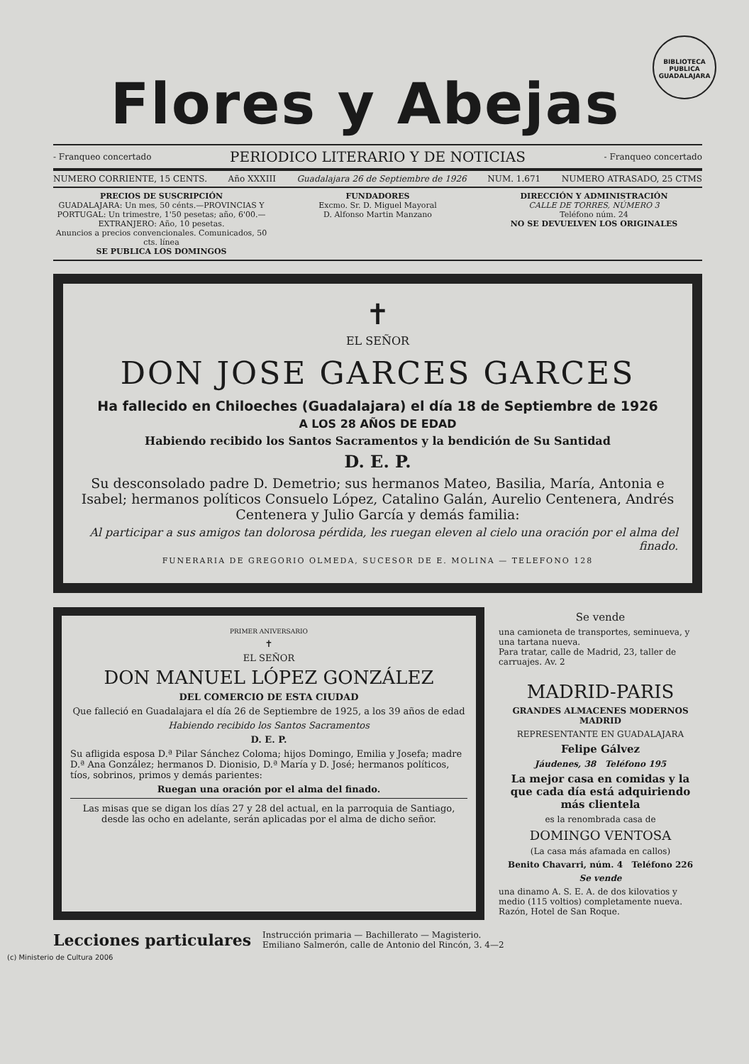BIBLIOTECA PUBLICA
GUADALAJARA
Flores y Abejas
- Franqueo concertado PERIODICO LITERARIO Y DE NOTICIAS - Franqueo concertado
NUMERO CORRIENTE, 15 CENTS. Año XXXIII Guadalajara 26 de Septiembre de 1926 NUM. 1.671 NUMERO ATRASADO, 25 CTMS
PRECIOS DE SUSCRIPCIÓN
GUADALAJARA: Un mes, 50 cénts.—PROVINCIAS Y PORTUGAL: Un trimestre, 1'50 pesetas; año, 6'00.—EXTRANJERO: Año, 10 pesetas.
Anuncios a precios convencionales. Comunicados, 50 cts. línea
SE PUBLICA LOS DOMINGOS
FUNDADORES
Excmo. Sr. D. Miguel Mayoral
D. Alfonso Martin Manzano
DIRECCIÓN Y ADMINISTRACIÓN
CALLE DE TORRES, NÚMERO 3
Teléfono núm. 24
NO SE DEVUELVEN LOS ORIGINALES
✝
EL SEÑOR
DON JOSE GARCES GARCES
Ha fallecido en Chiloeches (Guadalajara) el día 18 de Septiembre de 1926
A LOS 28 AÑOS DE EDAD
Habiendo recibido los Santos Sacramentos y la bendición de Su Santidad
D. E. P.
Su desconsolado padre D. Demetrio; sus hermanos Mateo, Basilia, María, Antonia e Isabel; hermanos políticos Consuelo López, Catalino Galán, Aurelio Centenera, Andrés Centenera y Julio García y demás familia:
Al participar a sus amigos tan dolorosa pérdida, les ruegan eleven al cielo una oración por el alma del finado.
FUNERARIA DE GREGORIO OLMEDA, SUCESOR DE E. MOLINA — TELEFONO 128
PRIMER ANIVERSARIO
✝
EL SEÑOR
DON MANUEL LÓPEZ GONZÁLEZ
DEL COMERCIO DE ESTA CIUDAD
Que falleció en Guadalajara el día 26 de Septiembre de 1925, a los 39 años de edad
Habiendo recibido los Santos Sacramentos
D. E. P.
Su afligida esposa D.ª Pilar Sánchez Coloma; hijos Domingo, Emilia y Josefa; madre D.ª Ana González; hermanos D. Dionisio, D.ª María y D. José; hermanos políticos, tíos, sobrinos, primos y demás parientes:
Ruegan una oración por el alma del finado.
Las misas que se digan los días 27 y 28 del actual, en la parroquia de Santiago, desde las ocho en adelante, serán aplicadas por el alma de dicho señor.
Se vende
una camioneta de transportes, seminueva, y una tartana nueva.
Para tratar, calle de Madrid, 23, taller de carruajes. Av. 2
MADRID-PARIS
GRANDES ALMACENES MODERNOS
MADRID
REPRESENTANTE EN GUADALAJARA
Felipe Gálvez
Jáudenes, 38 Teléfono 195
La mejor casa en comidas y la que cada día está adquiriendo más clientela
es la renombrada casa de
DOMINGO VENTOSA
(La casa más afamada en callos)
Benito Chavarri, núm. 4 Teléfono 226
Se vende
una dinamo A. S. E. A. de dos kilovatios y medio (115 voltios) completamente nueva.
Razón, Hotel de San Roque.
Lecciones particulares Instrucción primaria — Bachillerato — Magisterio.
Emiliano Salmerón, calle de Antonio del Rincón, 3. 4—2
(c) Ministerio de Cultura 2006